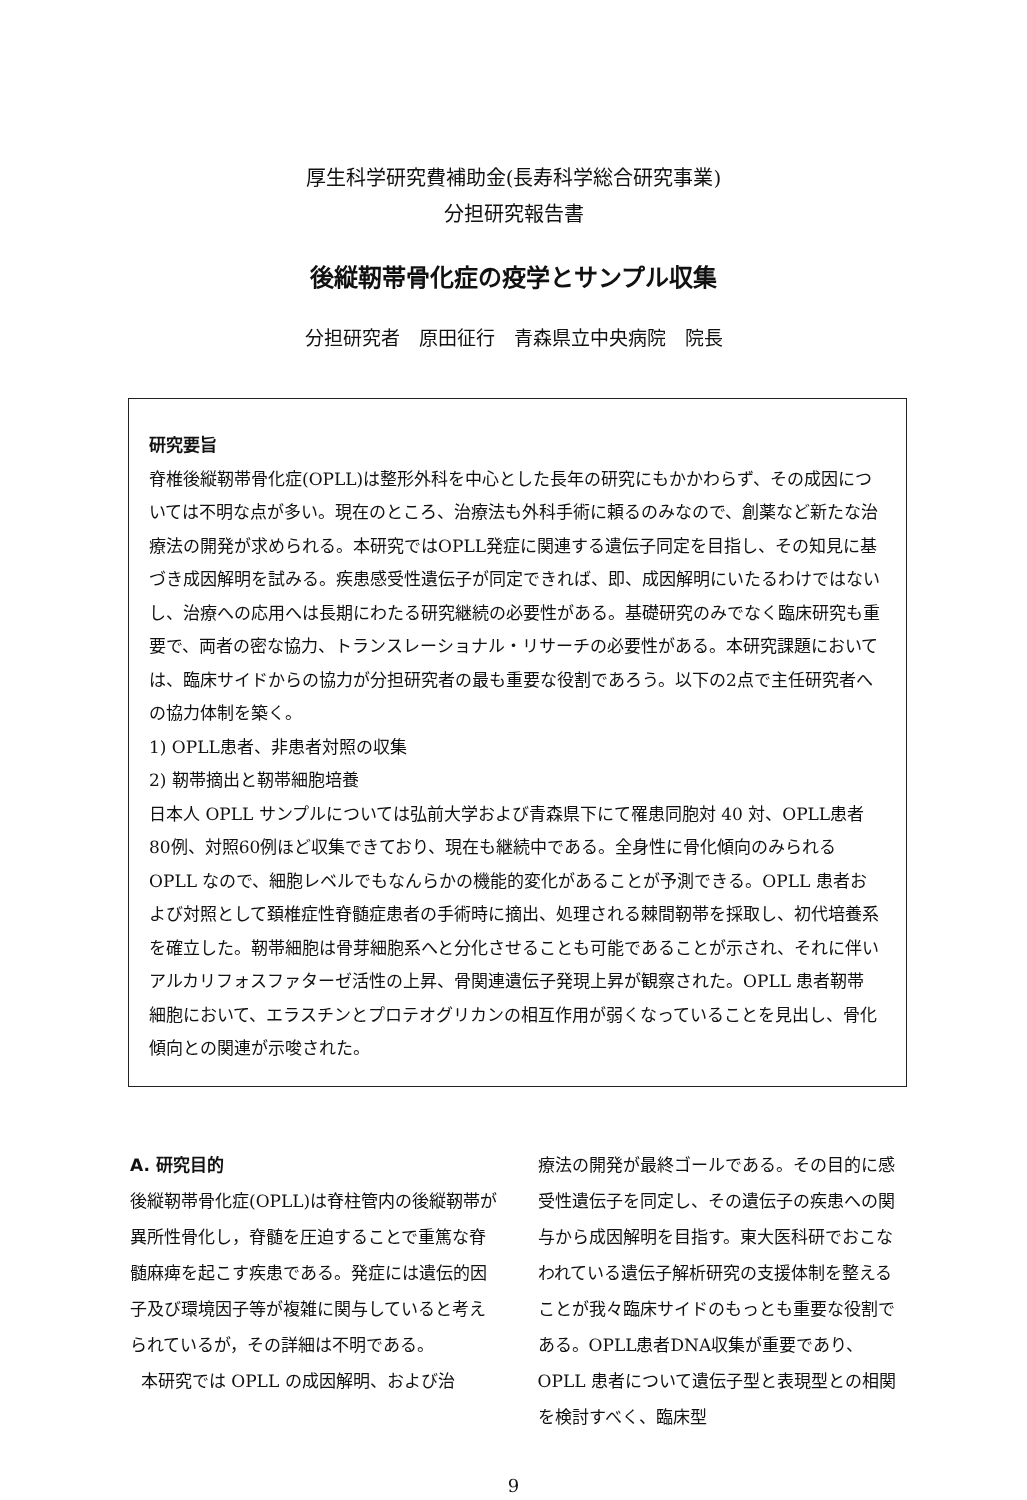厚生科学研究費補助金(長寿科学総合研究事業)
分担研究報告書
後縦靭帯骨化症の疫学とサンプル収集
分担研究者　原田征行　青森県立中央病院　院長
研究要旨
脊椎後縦靭帯骨化症(OPLL)は整形外科を中心とした長年の研究にもかかわらず、その成因については不明な点が多い。現在のところ、治療法も外科手術に頼るのみなので、創薬など新たな治療法の開発が求められる。本研究ではOPLL発症に関連する遺伝子同定を目指し、その知見に基づき成因解明を試みる。疾患感受性遺伝子が同定できれば、即、成因解明にいたるわけではないし、治療への応用へは長期にわたる研究継続の必要性がある。基礎研究のみでなく臨床研究も重要で、両者の密な協力、トランスレーショナル・リサーチの必要性がある。本研究課題においては、臨床サイドからの協力が分担研究者の最も重要な役割であろう。以下の2点で主任研究者への協力体制を築く。
1) OPLL患者、非患者対照の収集
2) 靭帯摘出と靭帯細胞培養
日本人 OPLL サンプルについては弘前大学および青森県下にて罹患同胞対 40 対、OPLL患者80例、対照60例ほど収集できており、現在も継続中である。全身性に骨化傾向のみられる OPLL なので、細胞レベルでもなんらかの機能的変化があることが予測できる。OPLL 患者および対照として頚椎症性脊髄症患者の手術時に摘出、処理される棘間靭帯を採取し、初代培養系を確立した。靭帯細胞は骨芽細胞系へと分化させることも可能であることが示され、それに伴いアルカリフォスファターゼ活性の上昇、骨関連遺伝子発現上昇が観察された。OPLL 患者靭帯細胞において、エラスチンとプロテオグリカンの相互作用が弱くなっていることを見出し、骨化傾向との関連が示唆された。
A. 研究目的
後縦靭帯骨化症(OPLL)は脊柱管内の後縦靭帯が異所性骨化し，脊髄を圧迫することで重篤な脊髄麻痺を起こす疾患である。発症には遺伝的因子及び環境因子等が複雑に関与していると考えられているが，その詳細は不明である。
本研究では OPLL の成因解明、および治
療法の開発が最終ゴールである。その目的に感受性遺伝子を同定し、その遺伝子の疾患への関与から成因解明を目指す。東大医科研でおこなわれている遺伝子解析研究の支援体制を整えることが我々臨床サイドのもっとも重要な役割である。OPLL患者DNA収集が重要であり、OPLL 患者について遺伝子型と表現型との相関を検討すべく、臨床型
9